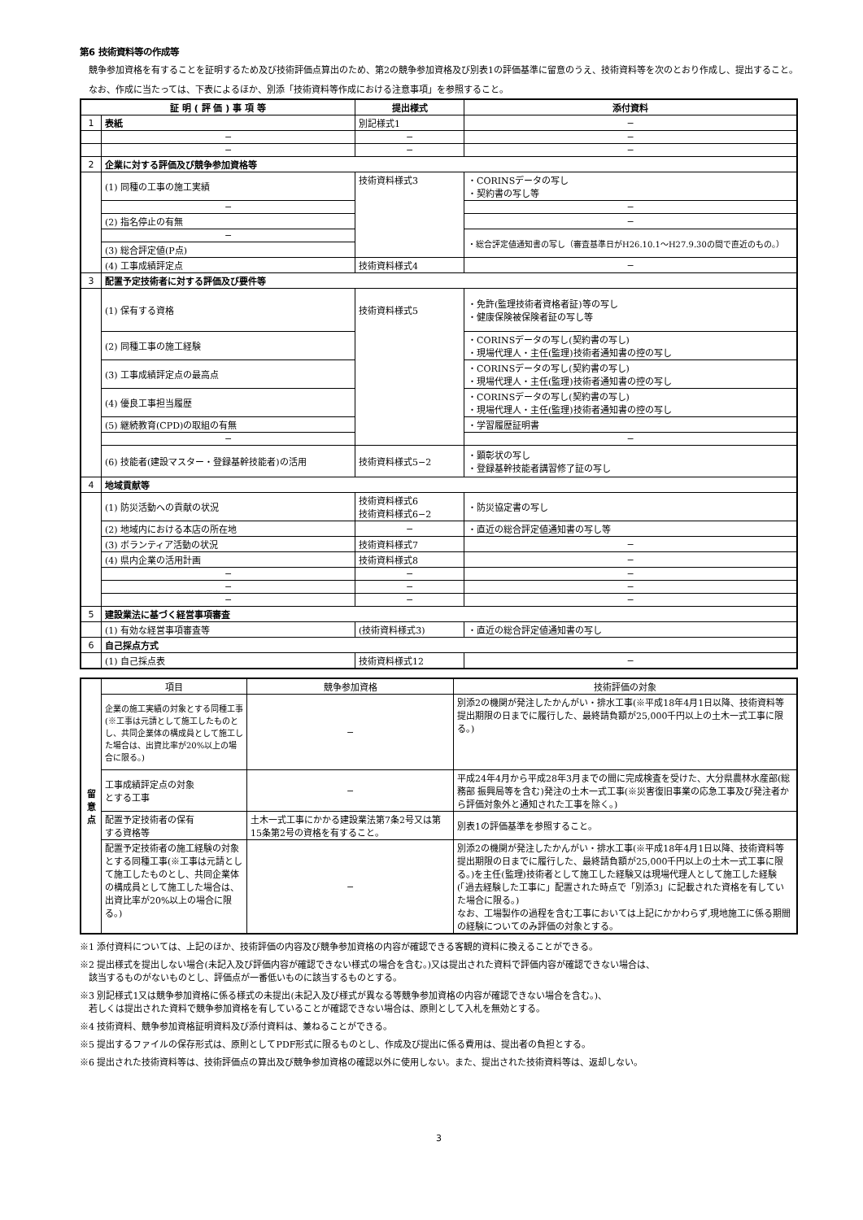第6 技術資料等の作成等
　競争参加資格を有することを証明するため及び技術評価点算出のため、第2の競争参加資格及び別表1の評価基準に留意のうえ、技術資料等を次のとおり作成し、提出すること。
　なお、作成に当たっては、下表によるほか、別添「技術資料等作成における注意事項」を参照すること。
| 証 明 ( 評 価 ) 事 項 等 | | 提出様式 | 添付資料 |
| --- | --- | --- | --- |
| 1 | 表紙 | 別記様式1 | − |
| | − | − | − |
| | − | − | − |
| 2 | 企業に対する評価及び競争参加資格等 | | |
| | (1) 同種の工事の施工実績 | 技術資料様式3 | ・CORINSデータの写し ・契約書の写し等 |
| | − | | − |
| | (2) 指名停止の有無 | | − |
| | − | | ・総合評定値通知書の写し（審査基準日がH26.10.1～H27.9.30の間で直近のもの。） |
| | (3) 総合評定値(P点) | | |
| | (4) 工事成績評定点 | 技術資料様式4 | − |
| 3 | 配置予定技術者に対する評価及び要件等 | | |
| | (1) 保有する資格 | 技術資料様式5 | ・免許(監理技術者資格者証)等の写し ・健康保険被保険者証の写し等 |
| | (2) 同種工事の施工経験 | | ・CORINSデータの写し(契約書の写し) ・現場代理人・主任(監理)技術者通知書の控の写し |
| | (3) 工事成績評定点の最高点 | | ・CORINSデータの写し(契約書の写し) ・現場代理人・主任(監理)技術者通知書の控の写し |
| | (4) 優良工事担当履歴 | | ・CORINSデータの写し(契約書の写し) ・現場代理人・主任(監理)技術者通知書の控の写し |
| | (5) 継続教育(CPD)の取組の有無 | | ・学習履歴証明書 |
| | − | | − |
| | (6) 技能者(建設マスター・登録基幹技能者)の活用 | 技術資料様式5−2 | ・顕彰状の写し ・登録基幹技能者講習修了証の写し |
| 4 | 地域貢献等 | | |
| | (1) 防災活動への貢献の状況 | 技術資料様式6 技術資料様式6−2 | ・防災協定書の写し |
| | (2) 地域内における本店の所在地 | − | ・直近の総合評定値通知書の写し等 |
| | (3) ボランティア活動の状況 | 技術資料様式7 | − |
| | (4) 県内企業の活用計画 | 技術資料様式8 | − |
| | − | − | − |
| | − | − | − |
| | − | − | − |
| 5 | 建設業法に基づく経営事項審査 | | |
| | (1) 有効な経営事項審査等 | (技術資料様式3) | ・直近の総合評定値通知書の写し |
| 6 | 自己採点方式 | | |
| | (1) 自己採点表 | 技術資料様式12 | − |
| 留 意 点 | 項目 | 競争参加資格 | 技術評価の対象 |
| | 企業の施工実績の対象とする同種工事(※工事は元請として施工したものとし、共同企業体の構成員として施工した場合は、出資比率が20%以上の場合に限る。) | − | 別添2の機関が発注したかんがい・排水工事(※平成18年4月1日以降、技術資料等提出期限の日までに履行した、最終請負額が25,000千円以上の土木一式工事に限る。) |
| | 工事成績評定点の対象 とする工事 | − | 平成24年4月から平成28年3月までの間に完成検査を受けた、大分県農林水産部(総務部 振興局等を含む)発注の土木一式工事(※災害復旧事業の応急工事及び発注者から評価対象外と通知された工事を除く。) |
| | 配置予定技術者の保有 する資格等 | 土木一式工事にかかる建設業法第7条2号又は第15条第2号の資格を有すること。 | 別表1の評価基準を参照すること。 |
| | 配置予定技術者の施工経験の対象とする同種工事(※工事は元請として施工したものとし、共同企業体の構成員として施工した場合は、出資比率が20%以上の場合に限る。) | − | 別添2の機関が発注したかんがい・排水工事(※平成18年4月1日以降、技術資料等提出期限の日までに履行した、最終請負額が25,000千円以上の土木一式工事に限る。)を主任(監理)技術者として施工した経験又は現場代理人として施工した経験(「過去経験した工事に」配置された時点で「別添3」に記載された資格を有していた場合に限る。) なお、工場製作の過程を含む工事においては上記にかかわらず,現地施工に係る期間の経験についてのみ評価の対象とする。 |
※1 添付資料については、上記のほか、技術評価の内容及び競争参加資格の内容が確認できる客観的資料に換えることができる。
※2 提出様式を提出しない場合(未記入及び評価内容が確認できない様式の場合を含む。)又は提出された資料で評価内容が確認できない場合は、
　該当するものがないものとし、評価点が一番低いものに該当するものとする。
※3 別記様式1又は競争参加資格に係る様式の未提出(未記入及び様式が異なる等競争参加資格の内容が確認できない場合を含む。)、
　若しくは提出された資料で競争参加資格を有していることが確認できない場合は、原則として入札を無効とする。
※4 技術資料、競争参加資格証明資料及び添付資料は、兼ねることができる。
※5 提出するファイルの保存形式は、原則としてPDF形式に限るものとし、作成及び提出に係る費用は、提出者の負担とする。
※6 提出された技術資料等は、技術評価点の算出及び競争参加資格の確認以外に使用しない。また、提出された技術資料等は、返却しない。
3